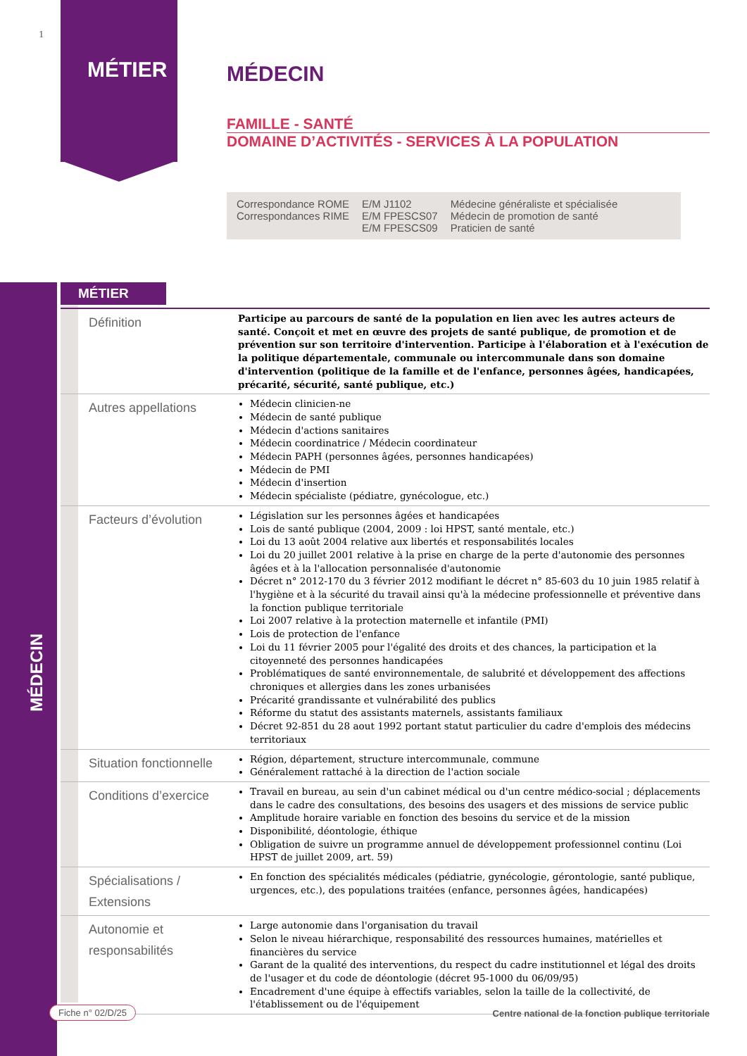1
MÉTIER
MÉDECIN
MÉDECIN
FAMILLE - SANTÉ
DOMAINE D’ACTIVITÉS - SERVICES À LA POPULATION
| Correspondance ROME | E/M J1102 | Médecine généraliste et spécialisée |
| Correspondances RIME | E/M FPESCS07 | Médecin de promotion de santé |
| | E/M FPESCS09 | Praticien de santé |
MÉTIER
| Définition | Participe au parcours de santé de la population en lien avec les autres acteurs de santé. Conçoit et met en œuvre des projets de santé publique, de promotion et de prévention sur son territoire d'intervention. Participe à l'élaboration et à l'exécution de la politique départementale, communale ou intercommunale dans son domaine d'intervention (politique de la famille et de l'enfance, personnes âgées, handicapées, précarité, sécurité, santé publique, etc.) |
| Autres appellations | Médecin clinicien-ne Médecin de santé publique Médecin d'actions sanitaires Médecin coordinatrice / Médecin coordinateur Médecin PAPH (personnes âgées, personnes handicapées) Médecin de PMI Médecin d'insertion Médecin spécialiste (pédiatre, gynécologue, etc.) |
| Facteurs d’évolution | Législation sur les personnes âgées et handicapées Lois de santé publique (2004, 2009 : loi HPST, santé mentale, etc.) Loi du 13 août 2004 relative aux libertés et responsabilités locales Loi du 20 juillet 2001 relative à la prise en charge de la perte d'autonomie des personnes âgées et à la l'allocation personnalisée d'autonomie Décret n° 2012-170 du 3 février 2012 modifiant le décret n° 85-603 du 10 juin 1985 relatif à l'hygiène et à la sécurité du travail ainsi qu'à la médecine professionnelle et préventive dans la fonction publique territoriale Loi 2007 relative à la protection maternelle et infantile (PMI) Lois de protection de l'enfance Loi du 11 février 2005 pour l'égalité des droits et des chances, la participation et la citoyenneté des personnes handicapées Problématiques de santé environnementale, de salubrité et développement des affections chroniques et allergies dans les zones urbanisées Précarité grandissante et vulnérabilité des publics Réforme du statut des assistants maternels, assistants familiaux Décret 92-851 du 28 aout 1992 portant statut particulier du cadre d'emplois des médecins territoriaux |
| Situation fonctionnelle | Région, département, structure intercommunale, commune Généralement rattaché à la direction de l'action sociale |
| Conditions d’exercice | Travail en bureau, au sein d'un cabinet médical ou d'un centre médico-social ; déplacements dans le cadre des consultations, des besoins des usagers et des missions de service public Amplitude horaire variable en fonction des besoins du service et de la mission Disponibilité, déontologie, éthique Obligation de suivre un programme annuel de développement professionnel continu (Loi HPST de juillet 2009, art. 59) |
| Spécialisations / Extensions | En fonction des spécialités médicales (pédiatrie, gynécologie, gérontologie, santé publique, urgences, etc.), des populations traitées (enfance, personnes âgées, handicapées) |
| Autonomie et responsabilités | Large autonomie dans l'organisation du travail Selon le niveau hiérarchique, responsabilité des ressources humaines, matérielles et financières du service Garant de la qualité des interventions, du respect du cadre institutionnel et légal des droits de l'usager et du code de déontologie (décret 95-1000 du 06/09/95) Encadrement d'une équipe à effectifs variables, selon la taille de la collectivité, de l'établissement ou de l'équipement |
Fiche n° 02/D/25
Centre national de la fonction publique territoriale